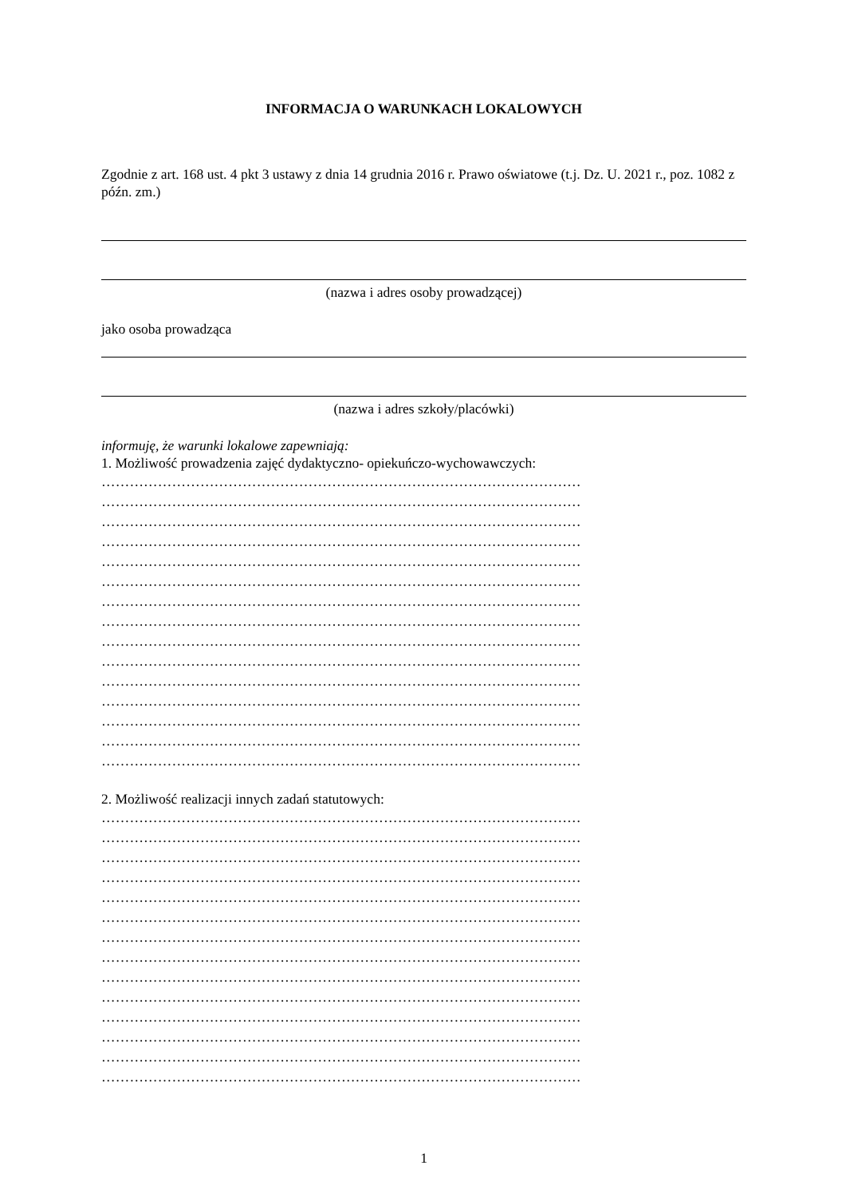INFORMACJA O WARUNKACH LOKALOWYCH
Zgodnie z art. 168 ust. 4 pkt 3 ustawy z dnia 14 grudnia 2016 r. Prawo oświatowe (t.j. Dz. U. 2021 r., poz. 1082 z późn. zm.)
(nazwa i adres osoby prowadzącej)
jako osoba prowadząca
(nazwa i adres szkoły/placówki)
informuję, że warunki lokalowe zapewniają:
1. Możliwość prowadzenia zajęć dydaktyczno- opiekuńczo-wychowawczych:
…………………………………………………………………………………………
…………………………………………………………………………………………
…………………………………………………………………………………………
…………………………………………………………………………………………
…………………………………………………………………………………………
…………………………………………………………………………………………
…………………………………………………………………………………………
…………………………………………………………………………………………
…………………………………………………………………………………………
…………………………………………………………………………………………
…………………………………………………………………………………………
…………………………………………………………………………………………
…………………………………………………………………………………………
…………………………………………………………………………………………
…………………………………………………………………………………………
2. Możliwość realizacji innych zadań statutowych:
…………………………………………………………………………………………
…………………………………………………………………………………………
…………………………………………………………………………………………
…………………………………………………………………………………………
…………………………………………………………………………………………
…………………………………………………………………………………………
…………………………………………………………………………………………
…………………………………………………………………………………………
…………………………………………………………………………………………
…………………………………………………………………………………………
…………………………………………………………………………………………
…………………………………………………………………………………………
…………………………………………………………………………………………
…………………………………………………………………………………………
1